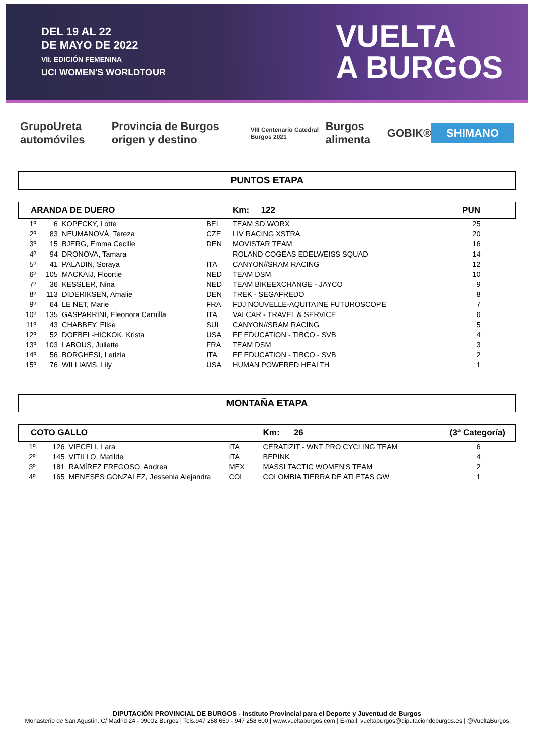DEL 19 AL 22
DE MAYO DE 2022
VII. EDICIÓN FEMENINA
UCI WOMEN'S WORLDTOUR
VUELTA
A BURGOS
GrupoUreta automóviles Provincia de Burgos origen y destino VIII Centenario Catedral Burgos 2021 Burgos alimenta GOBIK® SHIMANO
PUNTOS ETAPA
| ARANDA DE DUERO | | | | Km: 122 | PUN |
| --- | --- | --- | --- | --- | --- |
| 1º | 6 | KOPECKY, Lotte | BEL | TEAM SD WORX | 25 |
| 2º | 83 | NEUMANOVÁ, Tereza | CZE | LIV RACING XSTRA | 20 |
| 3º | 15 | BJERG, Emma Cecilie | DEN | MOVISTAR TEAM | 16 |
| 4º | 94 | DRONOVA, Tamara | | ROLAND COGEAS EDELWEISS SQUAD | 14 |
| 5º | 41 | PALADIN, Soraya | ITA | CANYON//SRAM RACING | 12 |
| 6º | 105 | MACKAIJ, Floortje | NED | TEAM DSM | 10 |
| 7º | 36 | KESSLER, Nina | NED | TEAM BIKEEXCHANGE - JAYCO | 9 |
| 8º | 113 | DIDERIKSEN, Amalie | DEN | TREK - SEGAFREDO | 8 |
| 9º | 64 | LE NET, Marie | FRA | FDJ NOUVELLE-AQUITAINE FUTUROSCOPE | 7 |
| 10º | 135 | GASPARRINI, Eleonora Camilla | ITA | VALCAR - TRAVEL & SERVICE | 6 |
| 11º | 43 | CHABBEY, Elise | SUI | CANYON//SRAM RACING | 5 |
| 12º | 52 | DOEBEL-HICKOK, Krista | USA | EF EDUCATION - TIBCO - SVB | 4 |
| 13º | 103 | LABOUS, Juliette | FRA | TEAM DSM | 3 |
| 14º | 56 | BORGHESI, Letizia | ITA | EF EDUCATION - TIBCO - SVB | 2 |
| 15º | 76 | WILLIAMS, Lily | USA | HUMAN POWERED HEALTH | 1 |
MONTAÑA ETAPA
| COTO GALLO | | | | Km: 26 | (3ª Categoría) |
| --- | --- | --- | --- | --- | --- |
| 1º | 126 | VIECELI, Lara | ITA | CERATIZIT - WNT PRO CYCLING TEAM | 6 |
| 2º | 145 | VITILLO, Matilde | ITA | BEPINK | 4 |
| 3º | 181 | RAMÍREZ FREGOSO, Andrea | MEX | MASSI TACTIC WOMEN'S TEAM | 2 |
| 4º | 165 | MENESES GONZALEZ, Jessenia Alejandra | COL | COLOMBIA TIERRA DE ATLETAS GW | 1 |
DIPUTACIÓN PROVINCIAL DE BURGOS - Instituto Provincial para el Deporte y Juventud de Burgos
Monasterio de San Agustín. C/ Madrid 24 - 09002 Burgos | Tels.947 258 650 - 947 258 600 | www.vueltaburgos.com | E-mail: vueltaburgos@diputaciondeburgos.es | @VueltaBurgos